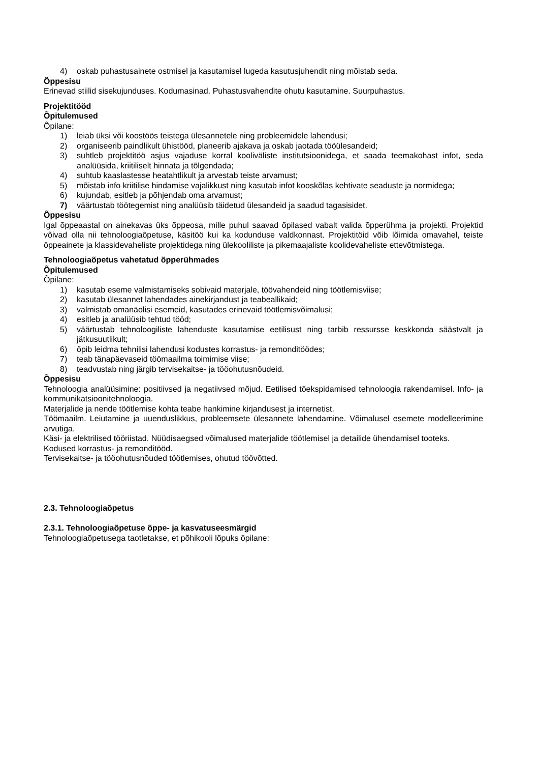4) oskab puhastusainete ostmisel ja kasutamisel lugeda kasutusjuhendit ning mõistab seda.
Õppesisu
Erinevad stiilid sisekujunduses. Kodumasinad. Puhastusvahendite ohutu kasutamine. Suurpuhastus.
Projektitööd
Õpitulemused
Õpilane:
1) leiab üksi või koostöös teistega ülesannetele ning probleemidele lahendusi;
2) organiseerib paindlikult ühistööd, planeerib ajakava ja oskab jaotada tööülesandeid;
3) suhtleb projektitöö asjus vajaduse korral kooliväliste institutsioonidega, et saada teemakohast infot, seda analüüsida, kriitiliselt hinnata ja tõlgendada;
4) suhtub kaaslastesse heatahtlikult ja arvestab teiste arvamust;
5) mõistab info kriitilise hindamise vajalikkust ning kasutab infot kooskõlas kehtivate seaduste ja normidega;
6) kujundab, esitleb ja põhjendab oma arvamust;
7) väärtustab töötegemist ning analüüsib täidetud ülesandeid ja saadud tagasisidet.
Õppesisu
Igal õppeaastal on ainekavas üks õppeosa, mille puhul saavad õpilased vabalt valida õpperühma ja projekti. Projektid võivad olla nii tehnoloogiaõpetuse, käsitöö kui ka kodunduse valdkonnast. Projektitöid võib lõimida omavahel, teiste õppeainete ja klassidevaheliste projektidega ning ülekooliliste ja pikemaajaliste koolidevaheliste ettevõtmistega.
Tehnoloogiaõpetus vahetatud õpperühmades
Õpitulemused
Õpilane:
1) kasutab eseme valmistamiseks sobivaid materjale, töövahendeid ning töötlemisviise;
2) kasutab ülesannet lahendades ainekirjandust ja teabeallikaid;
3) valmistab omanäolisi esemeid, kasutades erinevaid töötlemisvõimalusi;
4) esitleb ja analüüsib tehtud tööd;
5) väärtustab tehnoloogiliste lahenduste kasutamise eetilisust ning tarbib ressursse keskkonda säästvalt ja jätkusuutlikult;
6) õpib leidma tehnilisi lahendusi kodustes korrastus- ja remonditöödes;
7) teab tänapäevaseid töömaailma toimimise viise;
8) teadvustab ning järgib tervisekaitse- ja tööohutusnõudeid.
Õppesisu
Tehnoloogia analüüsimine: positiivsed ja negatiivsed mõjud. Eetilised tõekspidamised tehnoloogia rakendamisel. Info- ja kommunikatsioonitehnoloogia.
Materjalide ja nende töötlemise kohta teabe hankimine kirjandusest ja internetist.
Töömaailm. Leiutamine ja uuenduslikkus, probleemsete ülesannete lahendamine. Võimalusel esemete modelleerimine arvutiga.
Käsi- ja elektrilised tööriistad. Nüüdisaegsed võimalused materjalide töötlemisel ja detailide ühendamisel tooteks.
Kodused korrastus- ja remonditööd.
Tervisekaitse- ja tööohutusnõuded töötlemises, ohutud töövõtted.
2.3. Tehnoloogiaõpetus
2.3.1. Tehnoloogiaõpetuse õppe- ja kasvatuseesmärgid
Tehnoloogiaõpetusega taotletakse, et põhikooli lõpuks õpilane: